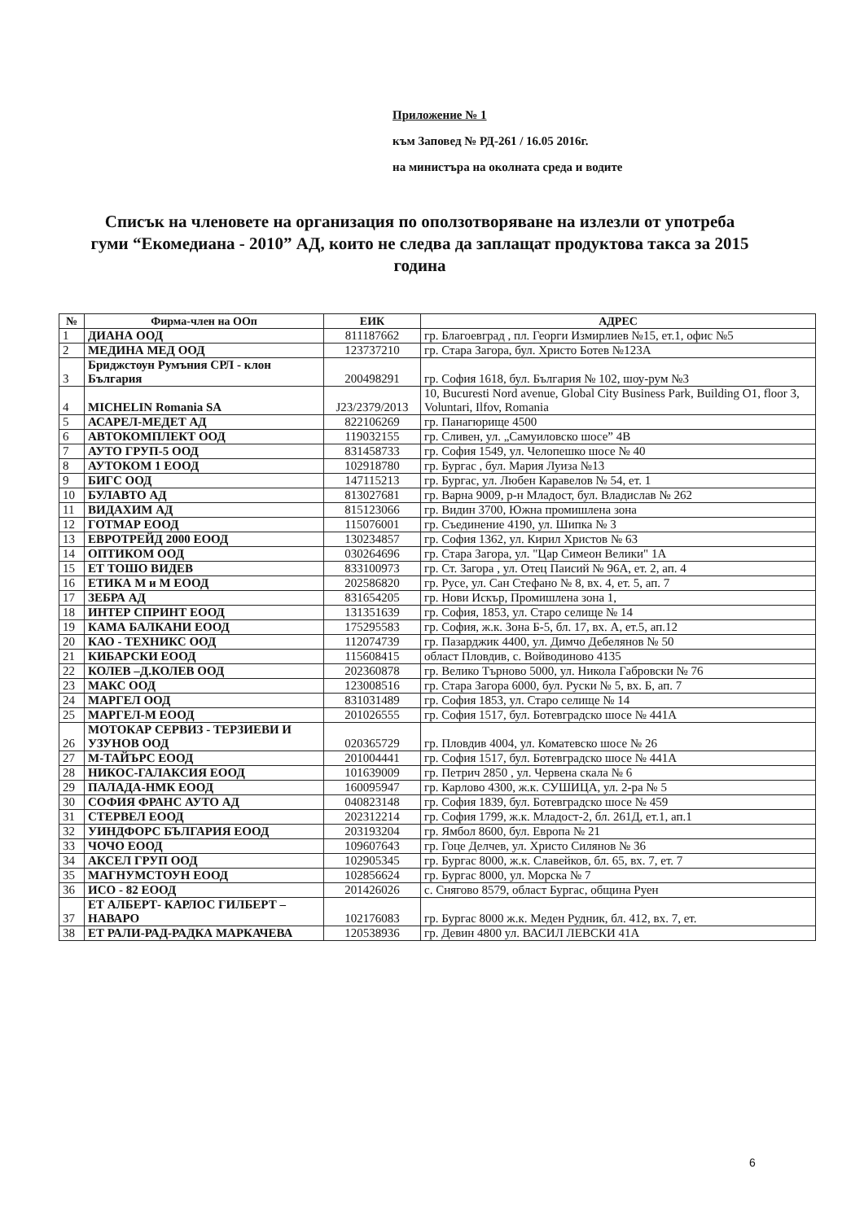Приложение № 1
към Заповед № РД-261 / 16.05 2016г.
на министъра на околната среда и водите
Списък на членовете на организация по оползотворяване на излезли от употреба гуми “Екомедиана - 2010” АД, които не следва да заплащат продуктова такса за 2015 година
| № | Фирма-член на ООп | ЕИК | АДРЕС |
| --- | --- | --- | --- |
| 1 | ДИАНА ООД | 811187662 | гр. Благоевград , пл. Георги Измирлиев №15, ет.1, офис №5 |
| 2 | МЕДИНА МЕД ООД | 123737210 | гр. Стара Загора, бул. Христо Ботев №123А |
| 3 | Бриджстоун Румъния СРЛ - клон България | 200498291 | гр. София 1618, бул. България № 102, шоу-рум №3 |
| 4 | MICHELIN Romania SA | J23/2379/2013 | 10, Bucuresti Nord avenue, Global City Business Park, Building O1, floor 3, Voluntari, Ilfov, Romania |
| 5 | АСАРЕЛ-МЕДЕТ АД | 822106269 | гр. Панагюрище 4500 |
| 6 | АВТОКОМПЛЕКТ ООД | 119032155 | гр. Сливен, ул. „Самуиловско шосе” 4В |
| 7 | АУТО ГРУП-5 ООД | 831458733 | гр. София 1549, ул. Челопешко шосе № 40 |
| 8 | АУТОКОМ 1 ЕООД | 102918780 | гр. Бургас , бул. Мария Луиза №13 |
| 9 | БИГС ООД | 147115213 | гр. Бургас, ул. Любен Каравелов № 54, ет. 1 |
| 10 | БУЛАВТО АД | 813027681 | гр. Варна 9009, р-н Младост, бул. Владислав № 262 |
| 11 | ВИДАХИМ АД | 815123066 | гр. Видин 3700, Южна промишлена зона |
| 12 | ГОТМАР ЕООД | 115076001 | гр. Съединение 4190, ул. Шипка № 3 |
| 13 | ЕВРОТРЕЙД 2000 ЕООД | 130234857 | гр. София 1362, ул. Кирил Христов № 63 |
| 14 | ОПТИКОМ ООД | 030264696 | гр. Стара Загора, ул. "Цар Симеон Велики" 1А |
| 15 | ЕТ ТОШО ВИДЕВ | 833100973 | гр. Ст. Загора , ул. Отец Паисий № 96А, ет. 2, ап. 4 |
| 16 | ЕТИКА М и М ЕООД | 202586820 | гр. Русе, ул. Сан Стефано № 8, вх. 4, ет. 5, ап. 7 |
| 17 | ЗЕБРА АД | 831654205 | гр. Нови Искър, Промишлена зона 1, |
| 18 | ИНТЕР СПРИНТ ЕООД | 131351639 | гр. София, 1853, ул. Старо селище № 14 |
| 19 | КАМА БАЛКАНИ ЕООД | 175295583 | гр. София, ж.к. Зона Б-5, бл. 17, вх. А, ет.5, ап.12 |
| 20 | КАО - ТЕХНИКС ООД | 112074739 | гр. Пазарджик 4400, ул. Димчо Дебелянов № 50 |
| 21 | КИБАРСКИ ЕООД | 115608415 | област Пловдив, с. Войводиново 4135 |
| 22 | КОЛЕВ –Д.КОЛЕВ ООД | 202360878 | гр. Велико Търново 5000, ул. Никола Габровски № 76 |
| 23 | МАКС ООД | 123008516 | гр. Стара Загора 6000, бул. Руски № 5, вх. Б, ап. 7 |
| 24 | МАРГЕЛ ООД | 831031489 | гр. София 1853, ул. Старо селище № 14 |
| 25 | МАРГЕЛ-М ЕООД | 201026555 | гр. София 1517, бул. Ботевградско шосе № 441А |
| 26 | МОТОКАР СЕРВИЗ - ТЕРЗИЕВИ И УЗУНОВ ООД | 020365729 | гр. Пловдив 4004, ул. Коматевско шосе № 26 |
| 27 | М-ТАЙЪРС ЕООД | 201004441 | гр. София 1517, бул. Ботевградско шосе № 441А |
| 28 | НИКОС-ГАЛАКСИЯ ЕООД | 101639009 | гр. Петрич 2850 , ул. Червена скала № 6 |
| 29 | ПАЛАДА-НМК ЕООД | 160095947 | гр. Карлово 4300, ж.к. СУШИЦА, ул. 2-ра № 5 |
| 30 | СОФИЯ ФРАНС АУТО АД | 040823148 | гр. София 1839, бул. Ботевградско шосе № 459 |
| 31 | СТЕРВЕЛ ЕООД | 202312214 | гр. София 1799, ж.к. Младост-2, бл. 261Д, ет.1, ап.1 |
| 32 | УИНДФОРС БЪЛГАРИЯ ЕООД | 203193204 | гр. Ямбол 8600, бул. Европа № 21 |
| 33 | ЧОЧО ЕООД | 109607643 | гр. Гоце Делчев, ул. Христо Силянов № 36 |
| 34 | АКСЕЛ ГРУП ООД | 102905345 | гр. Бургас 8000, ж.к. Славейков, бл. 65, вх. 7, ет. 7 |
| 35 | МАГНУМСТОУН ЕООД | 102856624 | гр. Бургас 8000, ул. Морска № 7 |
| 36 | ИСО - 82 ЕООД | 201426026 | с. Снягово 8579, област Бургас, община Руен |
| 37 | ЕТ АЛБЕРТ- КАРЛОС ГИЛБЕРТ – НАВАРО | 102176083 | гр. Бургас 8000 ж.к. Меден Рудник, бл. 412, вх. 7, ет. |
| 38 | ЕТ РАЛИ-РАД-РАДКА МАРКАЧЕВА | 120538936 | гр. Девин 4800 ул. ВАСИЛ ЛЕВСКИ 41А |
6